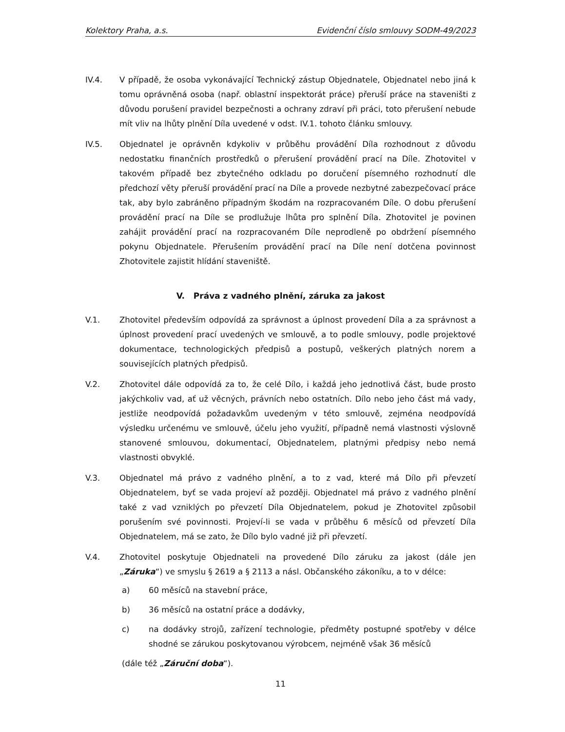Kolektory Praha, a.s. Evidenční číslo smlouvy SODM-49/2023
IV.4. V případě, že osoba vykonávající Technický zástup Objednatele, Objednatel nebo jiná k tomu oprávněná osoba (např. oblastní inspektorát práce) přeruší práce na staveništi z důvodu porušení pravidel bezpečnosti a ochrany zdraví při práci, toto přerušení nebude mít vliv na lhůty plnění Díla uvedené v odst. IV.1. tohoto článku smlouvy.
IV.5. Objednatel je oprávněn kdykoliv v průběhu provádění Díla rozhodnout z důvodu nedostatku finančních prostředků o přerušení provádění prací na Díle. Zhotovitel v takovém případě bez zbytečného odkladu po doručení písemného rozhodnutí dle předchozí věty přeruší provádění prací na Díle a provede nezbytné zabezpečovací práce tak, aby bylo zabráněno případným škodám na rozpracovaném Díle. O dobu přerušení provádění prací na Díle se prodlužuje lhůta pro splnění Díla. Zhotovitel je povinen zahájit provádění prací na rozpracovaném Díle neprodleně po obdržení písemného pokynu Objednatele. Přerušením provádění prací na Díle není dotčena povinnost Zhotovitele zajistit hlídání staveniště.
V. Práva z vadného plnění, záruka za jakost
V.1. Zhotovitel především odpovídá za správnost a úplnost provedení Díla a za správnost a úplnost provedení prací uvedených ve smlouvě, a to podle smlouvy, podle projektové dokumentace, technologických předpisů a postupů, veškerých platných norem a souvisejících platných předpisů.
V.2. Zhotovitel dále odpovídá za to, že celé Dílo, i každá jeho jednotlivá část, bude prosto jakýchkoliv vad, ať už věcných, právních nebo ostatních. Dílo nebo jeho část má vady, jestliže neodpovídá požadavkům uvedeným v této smlouvě, zejména neodpovídá výsledku určenému ve smlouvě, účelu jeho využití, případně nemá vlastnosti výslovně stanovené smlouvou, dokumentací, Objednatelem, platnými předpisy nebo nemá vlastnosti obvyklé.
V.3. Objednatel má právo z vadného plnění, a to z vad, které má Dílo při převzetí Objednatelem, byť se vada projeví až později. Objednatel má právo z vadného plnění také z vad vzniklých po převzetí Díla Objednatelem, pokud je Zhotovitel způsobil porušením své povinnosti. Projeví-li se vada v průběhu 6 měsíců od převzetí Díla Objednatelem, má se zato, že Dílo bylo vadné již při převzetí.
V.4. Zhotovitel poskytuje Objednateli na provedené Dílo záruku za jakost (dále jen „Záruka“) ve smyslu § 2619 a § 2113 a násl. Občanského zákoníku, a to v délce:
a) 60 měsíců na stavební práce,
b) 36 měsíců na ostatní práce a dodávky,
c) na dodávky strojů, zařízení technologie, předměty postupné spotřeby v délce shodné se zárukou poskytovanou výrobcem, nejméně však 36 měsíců
(dále též „Záruční doba“).
11